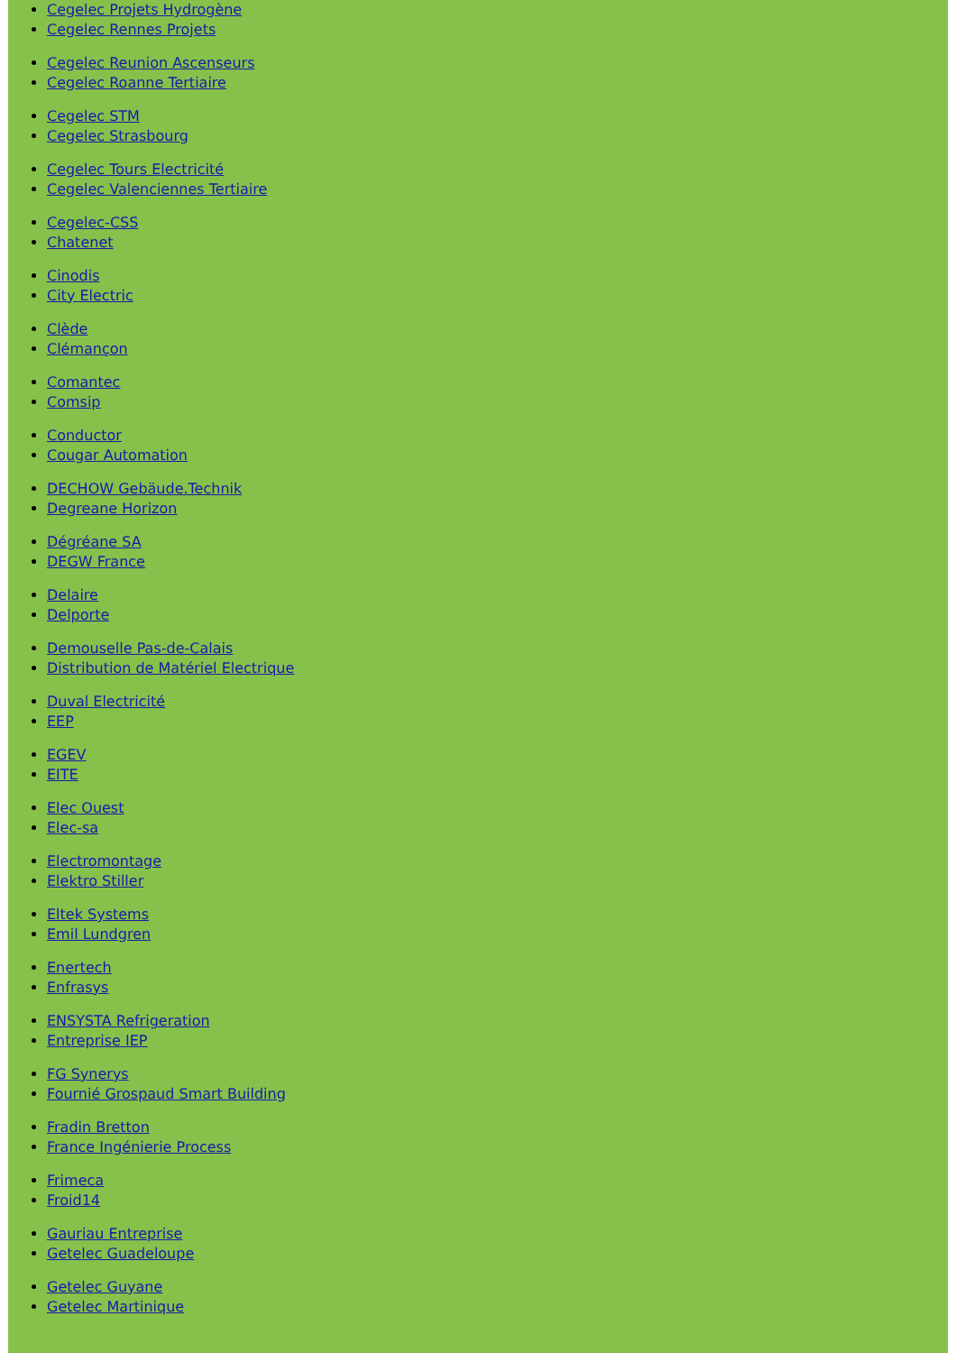Cegelec Projets Hydrogène
Cegelec Rennes Projets
Cegelec Reunion Ascenseurs
Cegelec Roanne Tertiaire
Cegelec STM
Cegelec Strasbourg
Cegelec Tours Electricité
Cegelec Valenciennes Tertiaire
Cegelec-CSS
Chatenet
Cinodis
City Electric
Clède
Clémançon
Comantec
Comsip
Conductor
Cougar Automation
DECHOW Gebäude.Technik
Degreane Horizon
Dégréane SA
DEGW France
Delaire
Delporte
Demouselle Pas-de-Calais
Distribution de Matériel Electrique
Duval Electricité
EEP
EGEV
EITE
Elec Ouest
Elec-sa
Electromontage
Elektro Stiller
Eltek Systems
Emil Lundgren
Enertech
Enfrasys
ENSYSTA Refrigeration
Entreprise IEP
FG Synerys
Fournié Grospaud Smart Building
Fradin Bretton
France Ingénierie Process
Frimeca
Froid14
Gauriau Entreprise
Getelec Guadeloupe
Getelec Guyane
Getelec Martinique